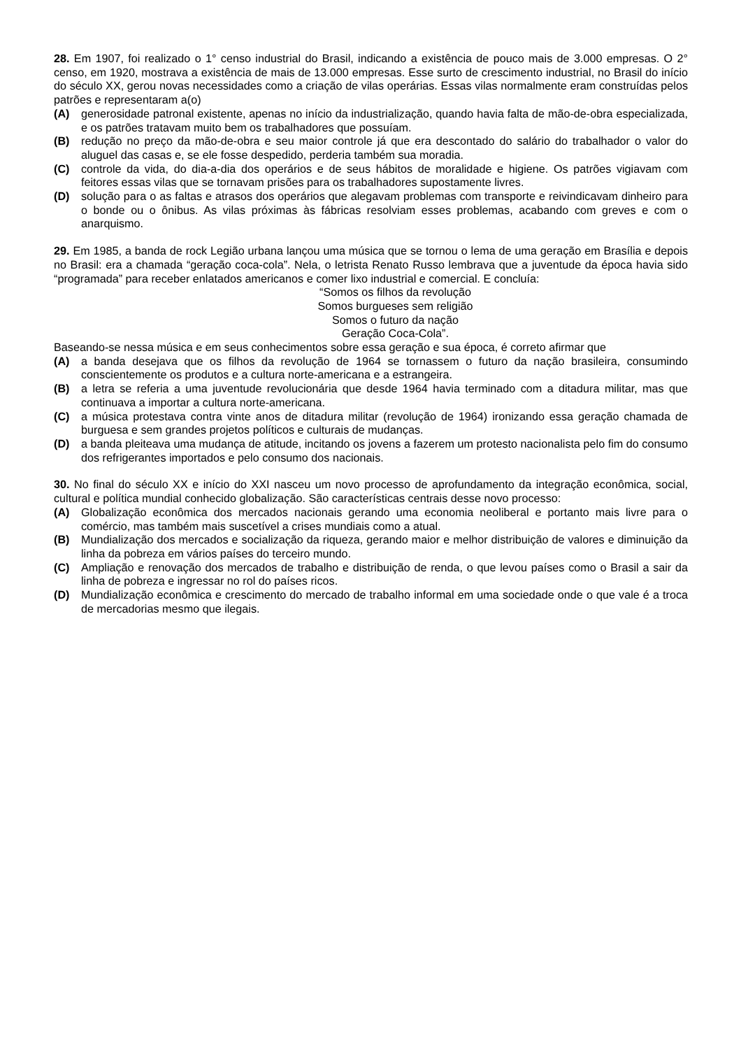28. Em 1907, foi realizado o 1° censo industrial do Brasil, indicando a existência de pouco mais de 3.000 empresas. O 2° censo, em 1920, mostrava a existência de mais de 13.000 empresas. Esse surto de crescimento industrial, no Brasil do início do século XX, gerou novas necessidades como a criação de vilas operárias. Essas vilas normalmente eram construídas pelos patrões e representaram a(o)
(A) generosidade patronal existente, apenas no início da industrialização, quando havia falta de mão-de-obra especializada, e os patrões tratavam muito bem os trabalhadores que possuíam.
(B) redução no preço da mão-de-obra e seu maior controle já que era descontado do salário do trabalhador o valor do aluguel das casas e, se ele fosse despedido, perderia também sua moradia.
(C) controle da vida, do dia-a-dia dos operários e de seus hábitos de moralidade e higiene. Os patrões vigiavam com feitores essas vilas que se tornavam prisões para os trabalhadores supostamente livres.
(D) solução para o as faltas e atrasos dos operários que alegavam problemas com transporte e reivindicavam dinheiro para o bonde ou o ônibus. As vilas próximas às fábricas resolviam esses problemas, acabando com greves e com o anarquismo.
29. Em 1985, a banda de rock Legião urbana lançou uma música que se tornou o lema de uma geração em Brasília e depois no Brasil: era a chamada “geração coca-cola”. Nela, o letrista Renato Russo lembrava que a juventude da época havia sido “programada” para receber enlatados americanos e comer lixo industrial e comercial. E concluía:
“Somos os filhos da revolução
Somos burgueses sem religião
Somos o futuro da nação
Geração Coca-Cola”.
Baseando-se nessa música e em seus conhecimentos sobre essa geração e sua época, é correto afirmar que
(A) a banda desejava que os filhos da revolução de 1964 se tornassem o futuro da nação brasileira, consumindo conscientemente os produtos e a cultura norte-americana e a estrangeira.
(B) a letra se referia a uma juventude revolucionária que desde 1964 havia terminado com a ditadura militar, mas que continuava a importar a cultura norte-americana.
(C) a música protestava contra vinte anos de ditadura militar (revolução de 1964) ironizando essa geração chamada de burguesa e sem grandes projetos políticos e culturais de mudanças.
(D) a banda pleiteava uma mudança de atitude, incitando os jovens a fazerem um protesto nacionalista pelo fim do consumo dos refrigerantes importados e pelo consumo dos nacionais.
30. No final do século XX e início do XXI nasceu um novo processo de aprofundamento da integração econômica, social, cultural e política mundial conhecido globalização. São características centrais desse novo processo:
(A) Globalização econômica dos mercados nacionais gerando uma economia neoliberal e portanto mais livre para o comércio, mas também mais suscetível a crises mundiais como a atual.
(B) Mundialização dos mercados e socialização da riqueza, gerando maior e melhor distribuição de valores e diminuição da linha da pobreza em vários países do terceiro mundo.
(C) Ampliação e renovação dos mercados de trabalho e distribuição de renda, o que levou países como o Brasil a sair da linha de pobreza e ingressar no rol do países ricos.
(D) Mundialização econômica e crescimento do mercado de trabalho informal em uma sociedade onde o que vale é a troca de mercadorias mesmo que ilegais.